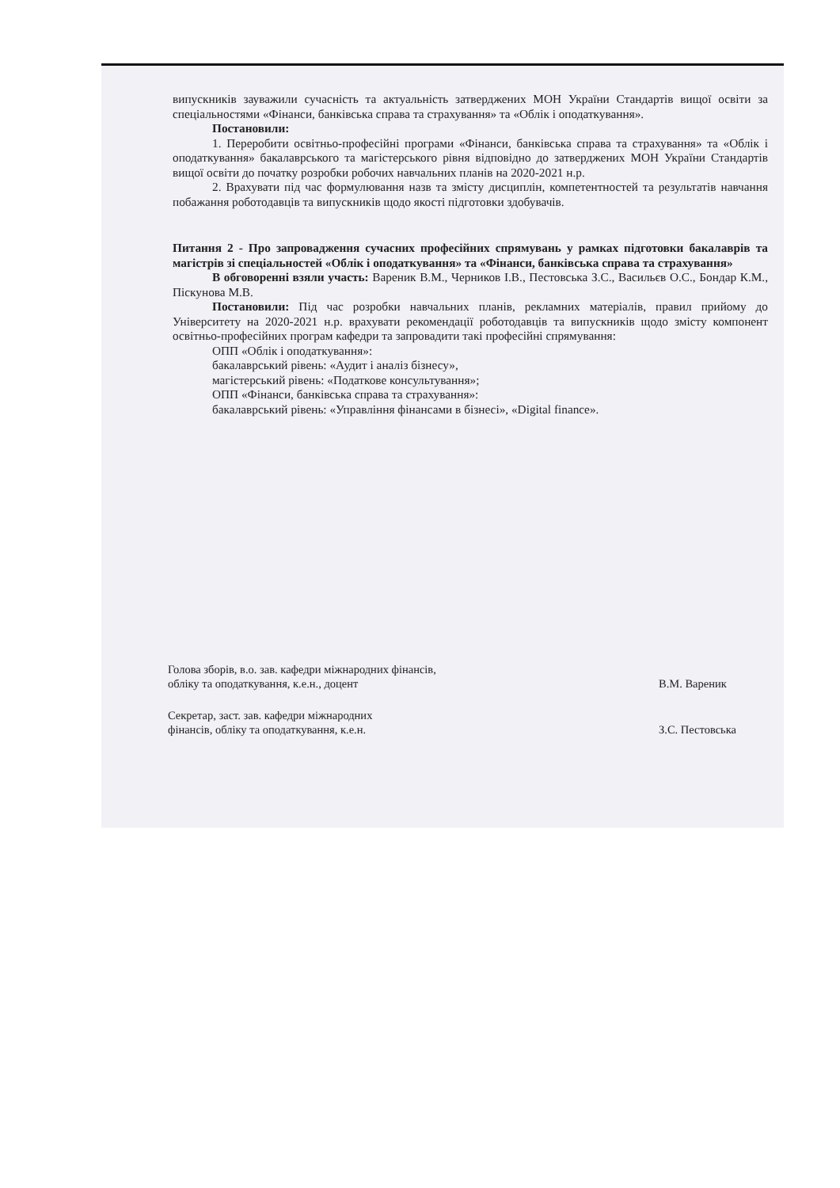випускників зауважили сучасність та актуальність затверджених МОН України Стандартів вищої освіти за спеціальностями «Фінанси, банківська справа та страхування» та «Облік і оподаткування».
Постановили:
1. Переробити освітньо-професійні програми «Фінанси, банківська справа та страхування» та «Облік і оподаткування» бакалаврського та магістерського рівня відповідно до затверджених МОН України Стандартів вищої освіти до початку розробки робочих навчальних планів на 2020-2021 н.р.
2. Врахувати під час формулювання назв та змісту дисциплін, компетентностей та результатів навчання побажання роботодавців та випускників щодо якості підготовки здобувачів.
Питання 2 - Про запровадження сучасних професійних спрямувань у рамках підготовки бакалаврів та магістрів зі спеціальностей «Облік і оподаткування» та «Фінанси, банківська справа та страхування»
В обговоренні взяли участь: Вареник В.М., Черников І.В., Пестовська З.С., Васильєв О.С., Бондар К.М., Піскунова М.В.
Постановили: Під час розробки навчальних планів, рекламних матеріалів, правил прийому до Університету на 2020-2021 н.р. врахувати рекомендації роботодавців та випускників щодо змісту компонент освітньо-професійних програм кафедри та запровадити такі професійні спрямування:
ОПП «Облік і оподаткування»:
бакалаврський рівень: «Аудит і аналіз бізнесу»,
магістерський рівень: «Податкове консультування»;
ОПП «Фінанси, банківська справа та страхування»:
бакалаврський рівень: «Управління фінансами в бізнесі», «Digital finance».
Голова зборів, в.о. зав. кафедри міжнародних фінансів,
обліку та оподаткування, к.е.н., доцент
В.М. Вареник
Секретар, заст. зав. кафедри міжнародних
фінансів, обліку та оподаткування, к.е.н.
З.С. Пестовська